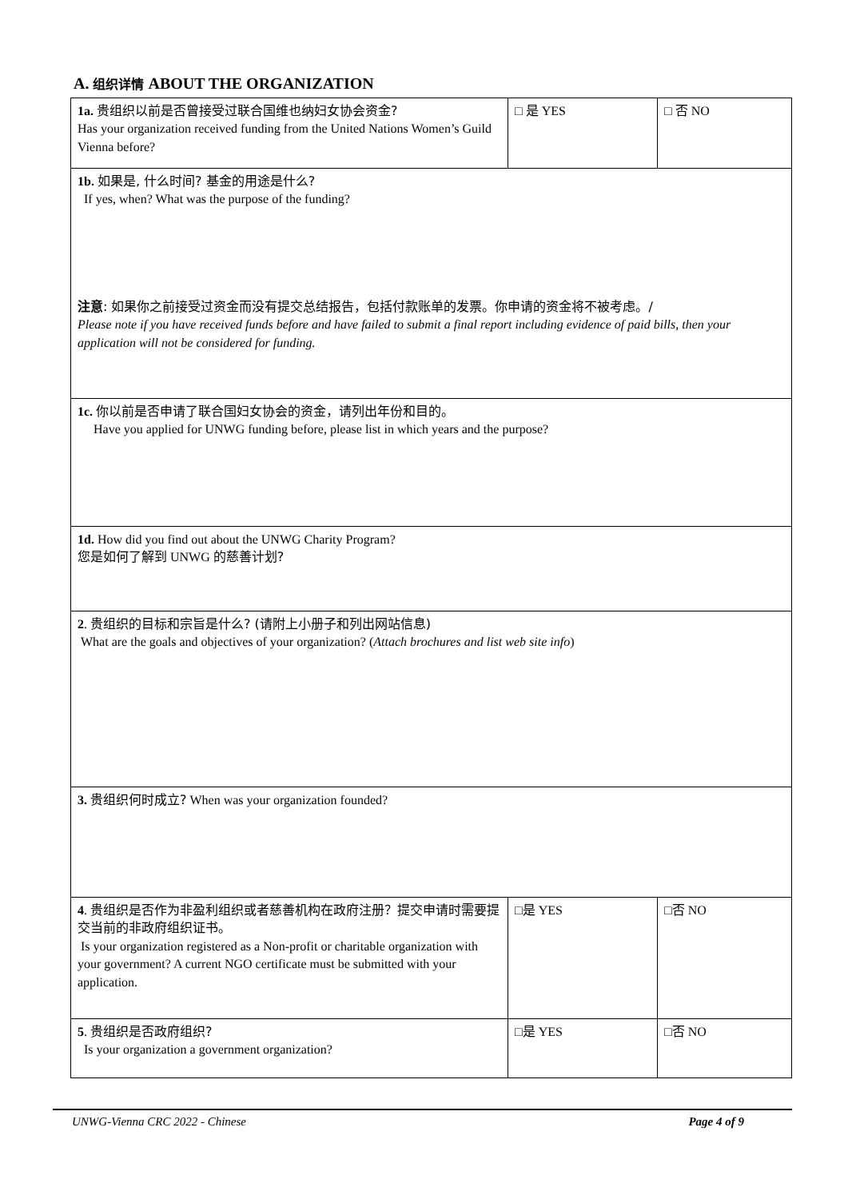A. 组织详情 ABOUT THE ORGANIZATION
| 1a. 贵组织以前是否曾接受过联合国维也纳妇女协会资金? Has your organization received funding from the United Nations Women’s Guild Vienna before? | □ 是 YES | □ 否 NO |
| 1b. 如果是, 什么时间? 基金的用途是什么? If yes, when? What was the purpose of the funding? 注意 : 如果你之前接受过资金而没有提交总结报告，包括付款账单的发票。你申请的资金将不被考虑。/ Please note if you have received funds before and have failed to submit a final report including evidence of paid bills, then your application will not be considered for funding. | | |
| 1c. 你以前是否申请了联合国妇女协会的资金，请列出年份和目的。 Have you applied for UNWG funding before, please list in which years and the purpose? | | |
| 1d. How did you find out about the UNWG Charity Program? 您是如何了解到 UNWG 的慈善计划? | | |
| 2 . 贵组织的目标和宗旨是什么? (请附上小册子和列出网站信息) What are the goals and objectives of your organization? ( Attach brochures and list web site info ) | | |
| 3. 贵组织何时成立? When was your organization founded? | | |
| 4 . 贵组织是否作为非盈利组织或者慈善机构在政府注册？提交申请时需要提交当前的非政府组织证书。 Is your organization registered as a Non-profit or charitable organization with your government? A current NGO certificate must be submitted with your application. | □ 是 YES | □ 否 NO |
| 5 . 贵组织是否政府组织? Is your organization a government organization? | □ 是 YES | □ 否 NO |
UNWG-Vienna CRC 2022 - Chinese Page 4 of 9